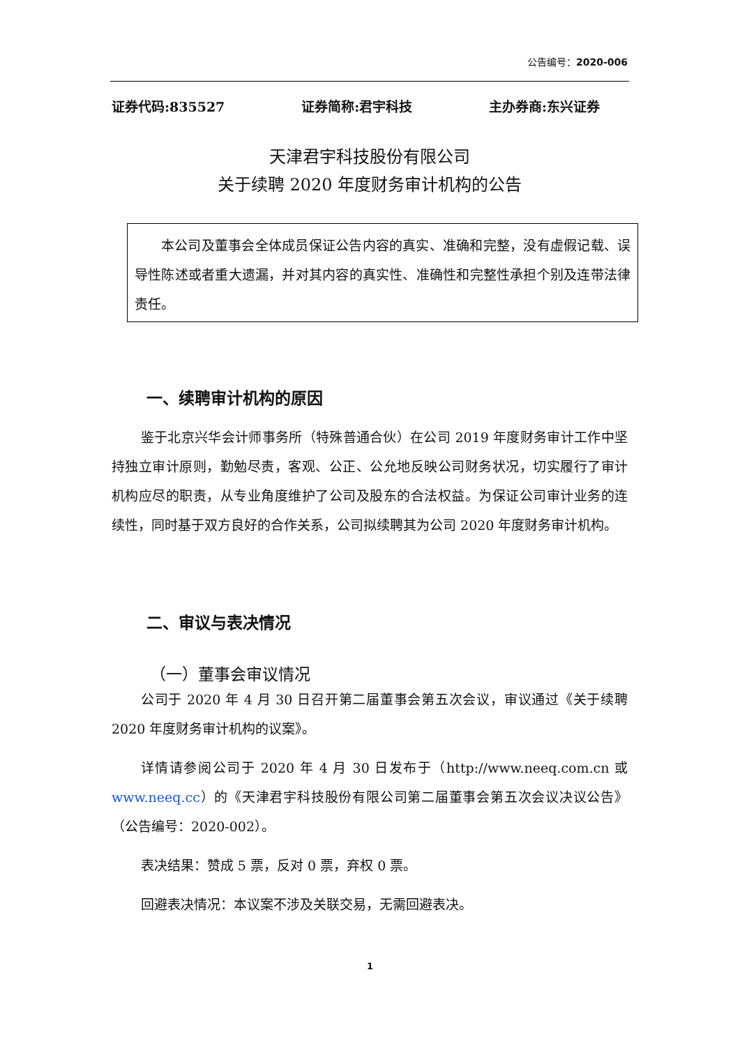公告编号：2020-006
证券代码:835527 证券简称:君宇科技 主办券商:东兴证券
天津君宇科技股份有限公司
关于续聘 2020 年度财务审计机构的公告
本公司及董事会全体成员保证公告内容的真实、准确和完整，没有虚假记载、误导性陈述或者重大遗漏，并对其内容的真实性、准确性和完整性承担个别及连带法律责任。
一、续聘审计机构的原因
鉴于北京兴华会计师事务所（特殊普通合伙）在公司 2019 年度财务审计工作中坚持独立审计原则，勤勉尽责，客观、公正、公允地反映公司财务状况，切实履行了审计机构应尽的职责，从专业角度维护了公司及股东的合法权益。为保证公司审计业务的连续性，同时基于双方良好的合作关系，公司拟续聘其为公司 2020 年度财务审计机构。
二、审议与表决情况
（一）董事会审议情况
公司于 2020 年 4 月 30 日召开第二届董事会第五次会议，审议通过《关于续聘 2020 年度财务审计机构的议案》。
详情请参阅公司于 2020 年 4 月 30 日发布于（http://www.neeq.com.cn 或 www.neeq.cc）的《天津君宇科技股份有限公司第二届董事会第五次会议决议公告》（公告编号：2020-002）。
表决结果：赞成 5 票，反对 0 票，弃权 0 票。
回避表决情况：本议案不涉及关联交易，无需回避表决。
1